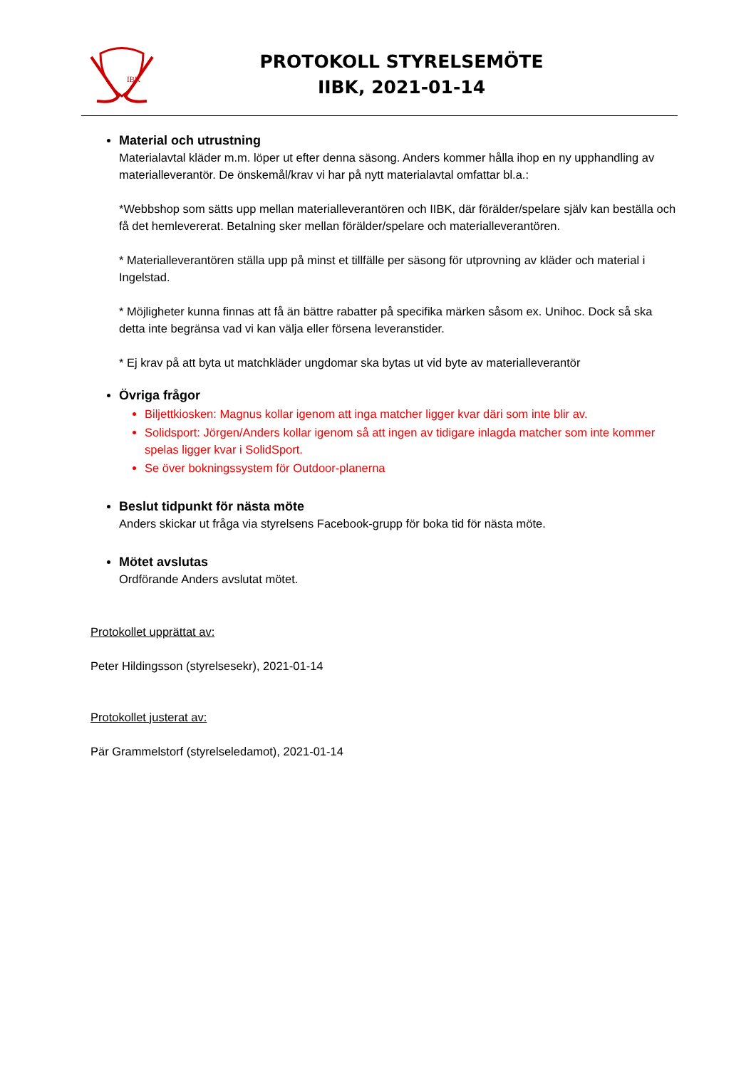IBK
PROTOKOLL STYRELSEMÖTE
IIBK, 2021-01-14
Material och utrustning
Materialavtal kläder m.m. löper ut efter denna säsong. Anders kommer hålla ihop en ny upphandling av materialleverantör. De önskemål/krav vi har på nytt materialavtal omfattar bl.a.:
*Webbshop som sätts upp mellan materialleverantören och IIBK, där förälder/spelare själv kan beställa och få det hemlevererat. Betalning sker mellan förälder/spelare och materialleverantören.
* Materialleverantören ställa upp på minst et tillfälle per säsong för utprovning av kläder och material i Ingelstad.
* Möjligheter kunna finnas att få än bättre rabatter på specifika märken såsom ex. Unihoc. Dock så ska detta inte begränsa vad vi kan välja eller försena leveranstider.
* Ej krav på att byta ut matchkläder ungdomar ska bytas ut vid byte av materialleverantör
Övriga frågor
Biljettkiosken: Magnus kollar igenom att inga matcher ligger kvar däri som inte blir av.
Solidsport: Jörgen/Anders kollar igenom så att ingen av tidigare inlagda matcher som inte kommer spelas ligger kvar i SolidSport.
Se över bokningssystem för Outdoor-planerna
Beslut tidpunkt för nästa möte
Anders skickar ut fråga via styrelsens Facebook-grupp för boka tid för nästa möte.
Mötet avslutas
Ordförande Anders avslutat mötet.
Protokollet upprättat av:
Peter Hildingsson (styrelsesekr), 2021-01-14
Protokollet justerat av:
Pär Grammelstorf (styrelseledamot), 2021-01-14